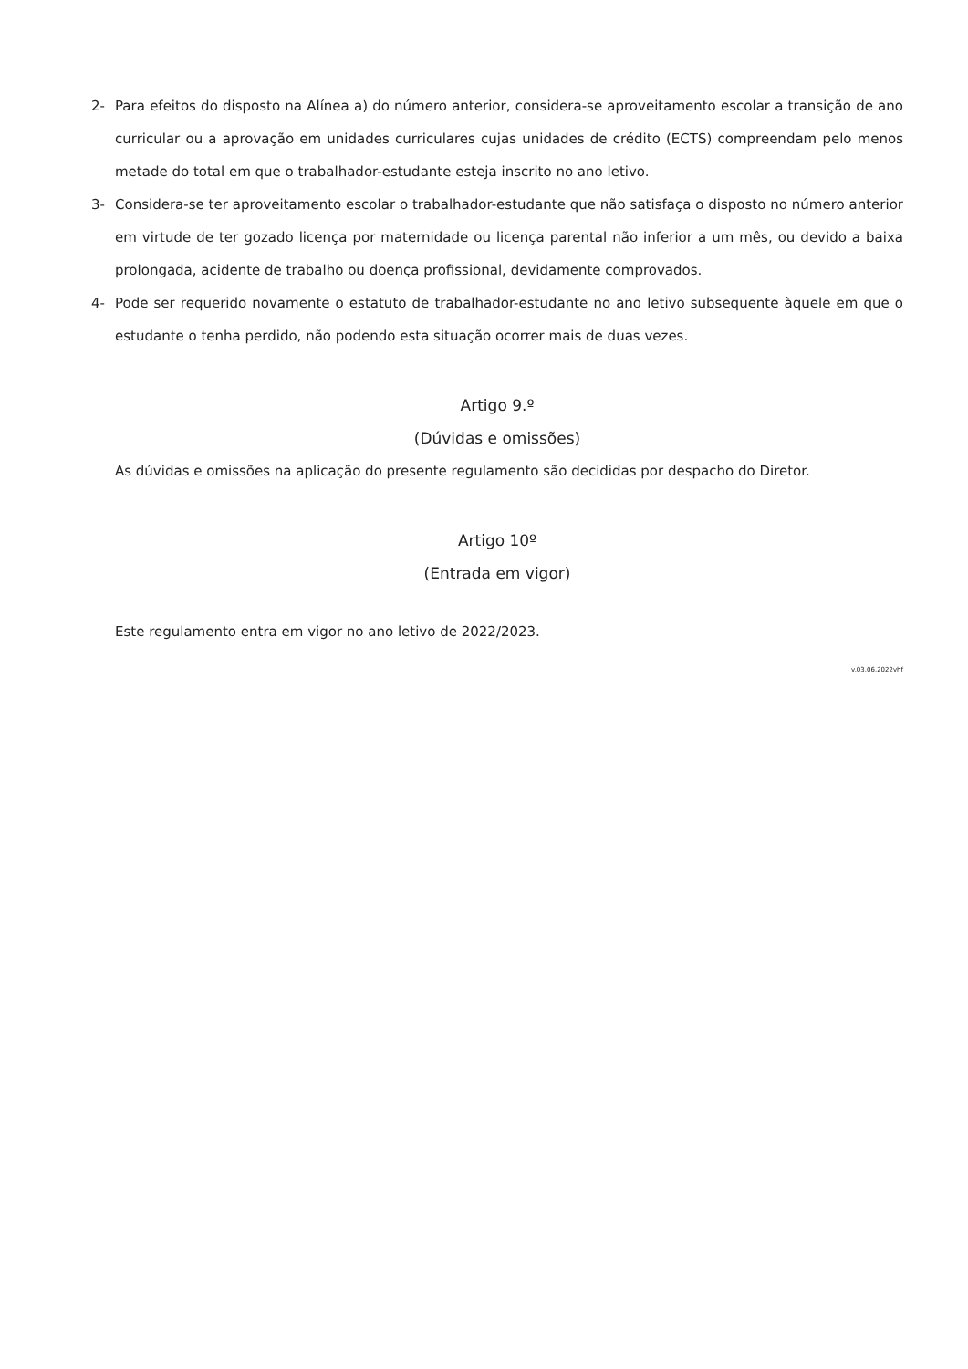2- Para efeitos do disposto na Alínea a) do número anterior, considera-se aproveitamento escolar a transição de ano curricular ou a aprovação em unidades curriculares cujas unidades de crédito (ECTS) compreendam pelo menos metade do total em que o trabalhador-estudante esteja inscrito no ano letivo.
3- Considera-se ter aproveitamento escolar o trabalhador-estudante que não satisfaça o disposto no número anterior em virtude de ter gozado licença por maternidade ou licença parental não inferior a um mês, ou devido a baixa prolongada, acidente de trabalho ou doença profissional, devidamente comprovados.
4- Pode ser requerido novamente o estatuto de trabalhador-estudante no ano letivo subsequente àquele em que o estudante o tenha perdido, não podendo esta situação ocorrer mais de duas vezes.
Artigo 9.º
(Dúvidas e omissões)
As dúvidas e omissões na aplicação do presente regulamento são decididas por despacho do Diretor.
Artigo 10º
(Entrada em vigor)
Este regulamento entra em vigor no ano letivo de 2022/2023.
v.03.06.2022vhf